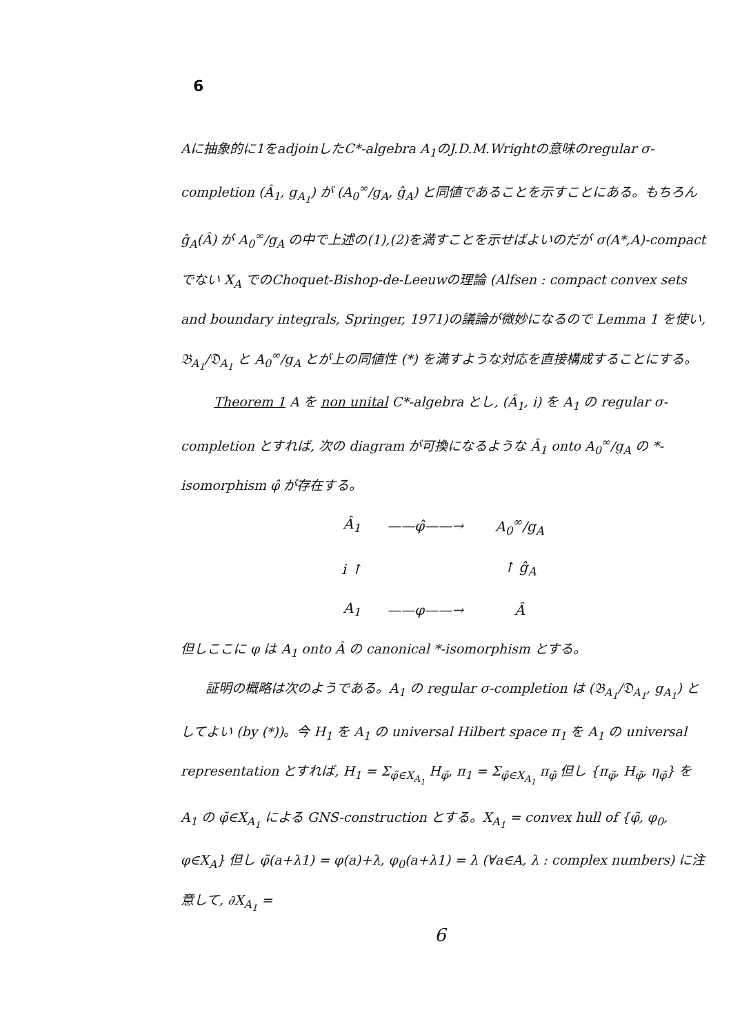6
Aに抽象的に1をadjoinしたC*-algebra A<sub>1</sub>のJ.D.M.Wrightの意味のregular σ-completion (Â<sub>1</sub>, g<sub>A<sub>1</sub></sub>) が (A<sub>0</sub><sup>∞</sup>/g<sub>A</sub>, ĝ<sub>A</sub>) と同値であることを示すことにある。もちろん ĝ<sub>A</sub>(Â) が A<sub>0</sub><sup>∞</sup>/g<sub>A</sub> の中で上述の(1),(2)を満すことを示せばよいのだが σ(A*,A)-compact でない X<sub>A</sub> でのChoquet-Bishop-de-Leeuwの理論 (Alfsen : compact convex sets and boundary integrals, Springer, 1971)の議論が微妙になるので Lemma 1 を使い, 𝔅<sub>A<sub>1</sub></sub>/𝔇<sub>A<sub>1</sub></sub> と A<sub>0</sub><sup>∞</sup>/g<sub>A</sub> とが上の同値性 (*) を満すような対応を直接構成することにする。
Theorem 1 A を non unital C*-algebra とし, (Â<sub>1</sub>, i) を A<sub>1</sub> の regular σ-completion とすれば, 次の diagram が可換になるような Â<sub>1</sub> onto A<sub>0</sub><sup>∞</sup>/g<sub>A</sub> の *-isomorphism φ̂ が存在する。
| Â<sub>1</sub> | ——φ̂——→ | A<sub>0</sub><sup>∞</sup>/g<sub>A</sub> |
| i ↑ | | ↑ ĝ<sub>A</sub> |
| A<sub>1</sub> | ——φ——→ | Â |
但しここに φ は A<sub>1</sub> onto Â の canonical *-isomorphism とする。
証明の概略は次のようである。A<sub>1</sub> の regular σ-completion は (𝔅<sub>A<sub>1</sub></sub>/𝔇<sub>A<sub>1</sub></sub>, g<sub>A<sub>1</sub></sub>) としてよい (by (*))。今 H<sub>1</sub> を A<sub>1</sub> の universal Hilbert space π<sub>1</sub> を A<sub>1</sub> の universal representation とすれば, H<sub>1</sub> = Σ<sub>φ̃∈X<sub>A<sub>1</sub></sub></sub> H<sub>φ̃</sub>, π<sub>1</sub> = Σ<sub>φ̃∈X<sub>A<sub>1</sub></sub></sub> π<sub>φ̃</sub> 但し {π<sub>φ̃</sub>, H<sub>φ̃</sub>, η<sub>φ̃</sub>} を A<sub>1</sub> の φ̃∈X<sub>A<sub>1</sub></sub> による GNS-construction とする。X<sub>A<sub>1</sub></sub> = convex hull of {φ̃, φ<sub>0</sub>, φ∈X<sub>A</sub>} 但し φ̃(a+λ1) = φ(a)+λ, φ<sub>0</sub>(a+λ1) = λ (∀a∈A, λ : complex numbers) に注意して, ∂X<sub>A<sub>1</sub></sub> =
6